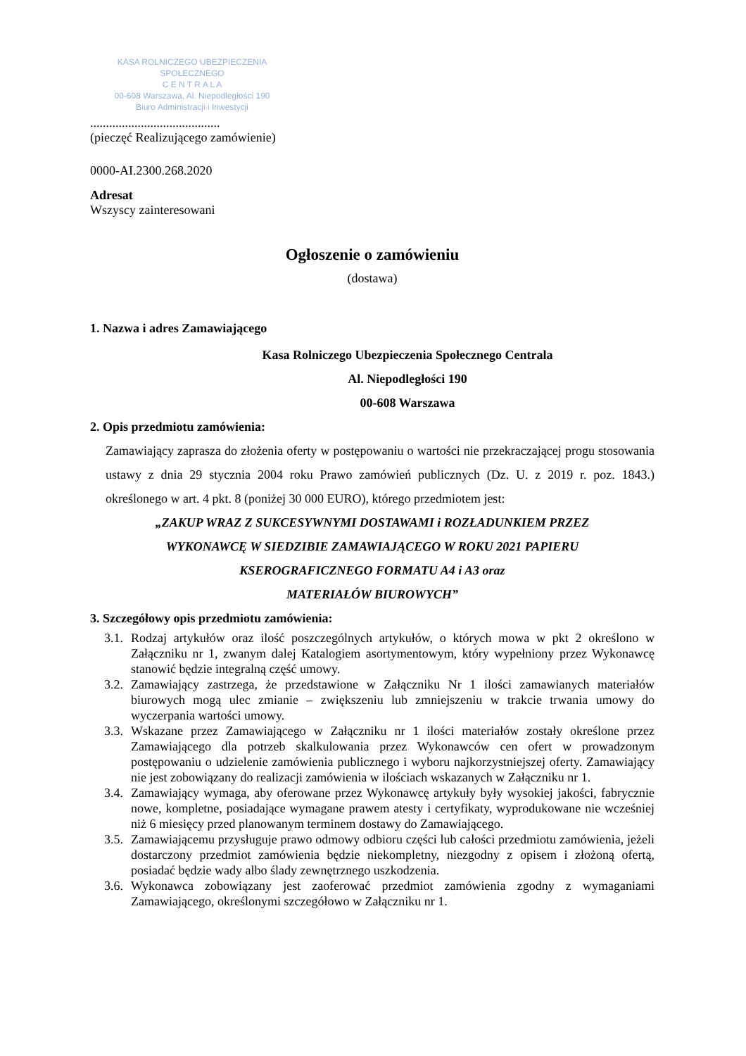KASA ROLNICZEGO UBEZPIECZENIA SPOŁECZNEGO
C E N T R A L A
00-608 Warszawa, Al. Niepodległości 190
Biuro Administracji i Inwestycji
.........................................
(pieczęć Realizującego zamówienie)
0000-AI.2300.268.2020
Adresat
Wszyscy zainteresowani
Ogłoszenie o zamówieniu
(dostawa)
1. Nazwa i adres Zamawiającego
Kasa Rolniczego Ubezpieczenia Społecznego Centrala
Al. Niepodległości 190
00-608 Warszawa
2. Opis przedmiotu zamówienia:
Zamawiający zaprasza do złożenia oferty w postępowaniu o wartości nie przekraczającej progu stosowania ustawy z dnia 29 stycznia 2004 roku Prawo zamówień publicznych (Dz. U. z 2019 r. poz. 1843.) określonego w art. 4 pkt. 8 (poniżej 30 000 EURO), którego przedmiotem jest:
„ZAKUP WRAZ Z SUKCESYWNYMI DOSTAWAMI i ROZŁADUNKIEM PRZEZ
WYKONAWCĘ W SIEDZIBIE ZAMAWIAJĄCEGO W ROKU 2021 PAPIERU
KSEROGRAFICZNEGO FORMATU A4 i A3 oraz
MATERIAŁÓW BIUROWYCH”
3. Szczegółowy opis przedmiotu zamówienia:
3.1. Rodzaj artykułów oraz ilość poszczególnych artykułów, o których mowa w pkt 2 określono w Załączniku nr 1, zwanym dalej Katalogiem asortymentowym, który wypełniony przez Wykonawcę stanowić będzie integralną część umowy.
3.2. Zamawiający zastrzega, że przedstawione w Załączniku Nr 1 ilości zamawianych materiałów biurowych mogą ulec zmianie – zwiększeniu lub zmniejszeniu w trakcie trwania umowy do wyczerpania wartości umowy.
3.3. Wskazane przez Zamawiającego w Załączniku nr 1 ilości materiałów zostały określone przez Zamawiającego dla potrzeb skalkulowania przez Wykonawców cen ofert w prowadzonym postępowaniu o udzielenie zamówienia publicznego i wyboru najkorzystniejszej oferty. Zamawiający nie jest zobowiązany do realizacji zamówienia w ilościach wskazanych w Załączniku nr 1.
3.4. Zamawiający wymaga, aby oferowane przez Wykonawcę artykuły były wysokiej jakości, fabrycznie nowe, kompletne, posiadające wymagane prawem atesty i certyfikaty, wyprodukowane nie wcześniej niż 6 miesięcy przed planowanym terminem dostawy do Zamawiającego.
3.5. Zamawiającemu przysługuje prawo odmowy odbioru części lub całości przedmiotu zamówienia, jeżeli dostarczony przedmiot zamówienia będzie niekompletny, niezgodny z opisem i złożoną ofertą, posiadać będzie wady albo ślady zewnętrznego uszkodzenia.
3.6. Wykonawca zobowiązany jest zaoferować przedmiot zamówienia zgodny z wymaganiami Zamawiającego, określonymi szczegółowo w Załączniku nr 1.